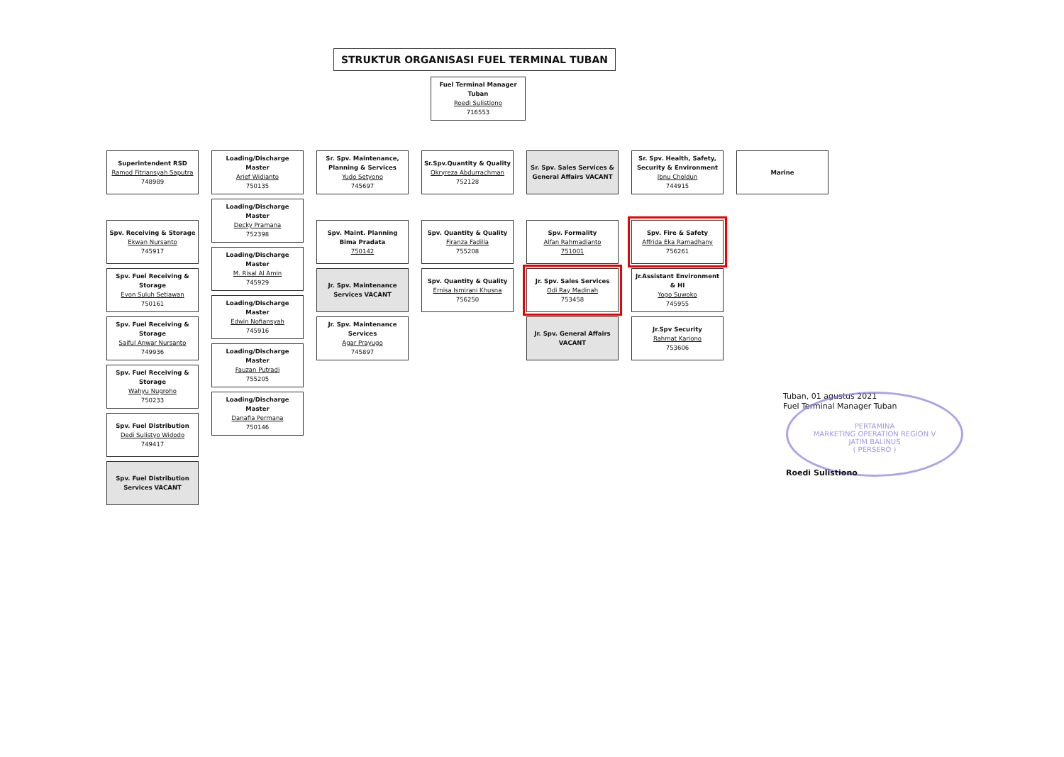STRUKTUR ORGANISASI FUEL TERMINAL TUBAN
Fuel Terminal Manager Tuban
Roedi Sulistiono
716553
Superintendent RSD
Ramod Fitriansyah Saputra
748989
Spv. Receiving & Storage
Ekwan Nursanto
745917
Spv. Fuel Receiving & Storage
Evon Suluh Setiawan
750161
Spv. Fuel Receiving & Storage
Saiful Anwar Nursanto
749936
Spv. Fuel Receiving & Storage
Wahyu Nugroho
750233
Spv. Fuel Distribution
Dedi Sulistyo Widodo
749417
Spv. Fuel Distribution Services VACANT
Loading/Discharge Master
Arief Widianto
750135
Loading/Discharge Master
Decky Pramana
752398
Loading/Discharge Master
M. Risal Al Amin
745929
Loading/Discharge Master
Edwin Nofiansyah
745916
Loading/Discharge Master
Fauzan Putradi
755205
Loading/Discharge Master
Danafia Permana
750146
Sr. Spv. Maintenance, Planning & Services
Yudo Setyono
745697
Spv. Maint. Planning
Bima Pradata
750142
Jr. Spv. Maintenance Services VACANT
Jr. Spv. Maintenance Services
Agar Prayugo
745897
Sr.Spv.Quantity & Quality
Okryreza Abdurrachman
752128
Spv. Quantity & Quality
Firanza Fadilla
755208
Spv. Quantity & Quality
Ernisa Ismirani Khusna
756250
Sr. Spv. Sales Services & General Affairs VACANT
Spv. Formality
Alfan Rahmadianto
751001
Jr. Spv. Sales Services
Odi Ray Madinah
753458
Jr. Spv. General Affairs VACANT
Sr. Spv. Health, Safety, Security & Environment
Ibnu Choldun
744915
Spv. Fire & Safety
Affrida Eka Ramadhany
756261
Jr.Assistant Environment & HI
Yogo Suwoko
745955
Jr.Spv Security
Rahmat Kariono
753606
Marine
Tuban, 01 agustus 2021
Fuel Terminal Manager Tuban
PERTAMINA
MARKETING OPERATION REGION V
JATIM BALINUS
( PERSERO )
Roedi Sulistiono